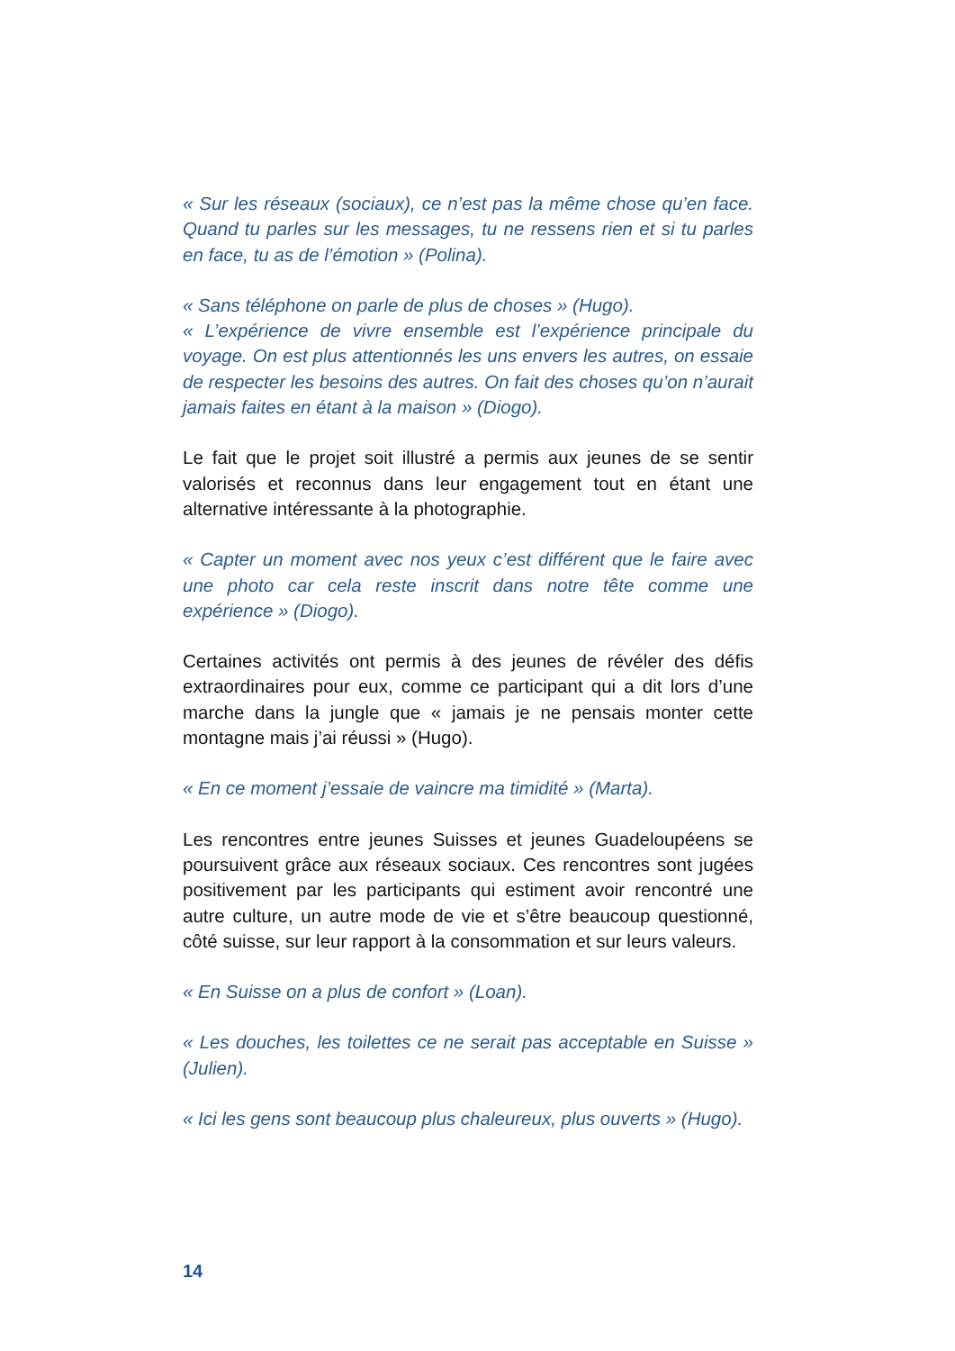« Sur les réseaux (sociaux), ce n’est pas la même chose qu’en face. Quand tu parles sur les messages, tu ne ressens rien et si tu parles en face, tu as de l’émotion » (Polina).
« Sans téléphone on parle de plus de choses » (Hugo).
« L’expérience de vivre ensemble est l’expérience principale du voyage. On est plus attentionnés les uns envers les autres, on essaie de respecter les besoins des autres. On fait des choses qu’on n’aurait jamais faites en étant à la maison » (Diogo).
Le fait que le projet soit illustré a permis aux jeunes de se sentir valorisés et reconnus dans leur engagement tout en étant une alternative intéressante à la photographie.
« Capter un moment avec nos yeux c’est différent que le faire avec une photo car cela reste inscrit dans notre tête comme une expérience » (Diogo).
Certaines activités ont permis à des jeunes de révéler des défis extraordinaires pour eux, comme ce participant qui a dit lors d’une marche dans la jungle que « jamais je ne pensais monter cette montagne mais j’ai réussi » (Hugo).
« En ce moment j’essaie de vaincre ma timidité » (Marta).
Les rencontres entre jeunes Suisses et jeunes Guadeloupéens se poursuivent grâce aux réseaux sociaux. Ces rencontres sont jugées positivement par les participants qui estiment avoir rencontré une autre culture, un autre mode de vie et s’être beaucoup questionné, côté suisse, sur leur rapport à la consommation et sur leurs valeurs.
« En Suisse on a plus de confort » (Loan).
« Les douches, les toilettes ce ne serait pas acceptable en Suisse » (Julien).
« Ici les gens sont beaucoup plus chaleureux, plus ouverts » (Hugo).
14